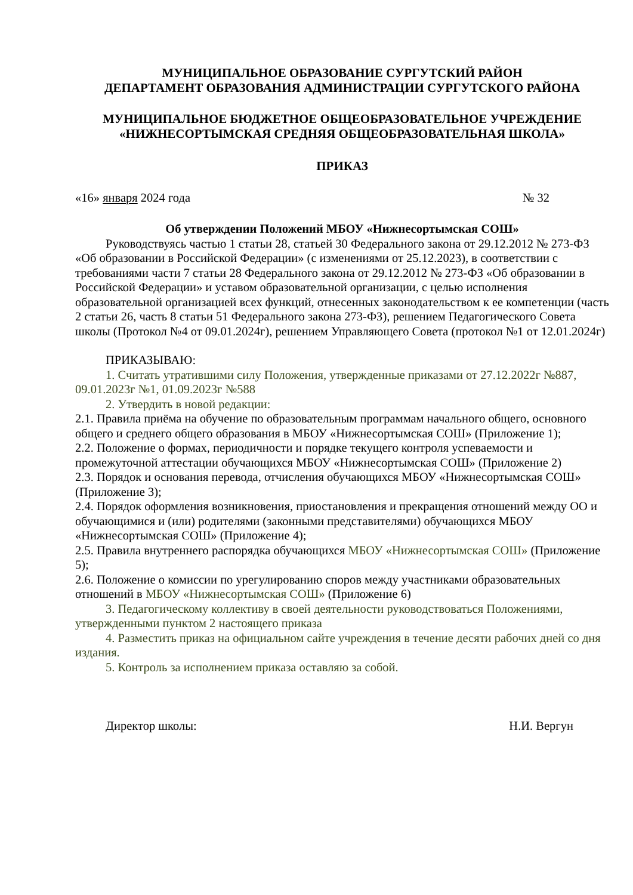МУНИЦИПАЛЬНОЕ ОБРАЗОВАНИЕ СУРГУТСКИЙ РАЙОН
ДЕПАРТАМЕНТ ОБРАЗОВАНИЯ АДМИНИСТРАЦИИ СУРГУТСКОГО РАЙОНА
МУНИЦИПАЛЬНОЕ БЮДЖЕТНОЕ ОБЩЕОБРАЗОВАТЕЛЬНОЕ УЧРЕЖДЕНИЕ
«НИЖНЕСОРТЫМСКАЯ СРЕДНЯЯ ОБЩЕОБРАЗОВАТЕЛЬНАЯ ШКОЛА»
ПРИКАЗ
«16» января 2024 года № 32
Об утверждении Положений МБОУ «Нижнесортымская СОШ»
Руководствуясь частью 1 статьи 28, статьей 30 Федерального закона от 29.12.2012 № 273-ФЗ «Об образовании в Российской Федерации» (с изменениями от 25.12.2023), в соответствии с требованиями части 7 статьи 28 Федерального закона от 29.12.2012 № 273-ФЗ «Об образовании в Российской Федерации» и уставом образовательной организации, с целью исполнения образовательной организацией всех функций, отнесенных законодательством к ее компетенции (часть 2 статьи 26, часть 8 статьи 51 Федерального закона 273-ФЗ), решением Педагогического Совета школы (Протокол №4 от 09.01.2024г), решением Управляющего Совета (протокол №1 от 12.01.2024г)
ПРИКАЗЫВАЮ:
1. Считать утратившими силу Положения, утвержденные приказами от 27.12.2022г №887, 09.01.2023г №1, 01.09.2023г №588
2. Утвердить в новой редакции:
2.1. Правила приёма на обучение по образовательным программам начального общего, основного общего и среднего общего образования в МБОУ «Нижнесортымская СОШ» (Приложение 1);
2.2. Положение о формах, периодичности и порядке текущего контроля успеваемости и промежуточной аттестации обучающихся МБОУ «Нижнесортымская СОШ» (Приложение 2)
2.3. Порядок и основания перевода, отчисления обучающихся МБОУ «Нижнесортымская СОШ» (Приложение 3);
2.4. Порядок оформления возникновения, приостановления и прекращения отношений между ОО и обучающимися и (или) родителями (законными представителями) обучающихся МБОУ «Нижнесортымская СОШ» (Приложение 4);
2.5. Правила внутреннего распорядка обучающихся МБОУ «Нижнесортымская СОШ» (Приложение 5);
2.6. Положение о комиссии по урегулированию споров между участниками образовательных отношений в МБОУ «Нижнесортымская СОШ» (Приложение 6)
3. Педагогическому коллективу в своей деятельности руководствоваться Положениями, утвержденными пунктом 2 настоящего приказа
4. Разместить приказ на официальном сайте учреждения в течение десяти рабочих дней со дня издания.
5. Контроль за исполнением приказа оставляю за собой.
Директор школы: Н.И. Вергун